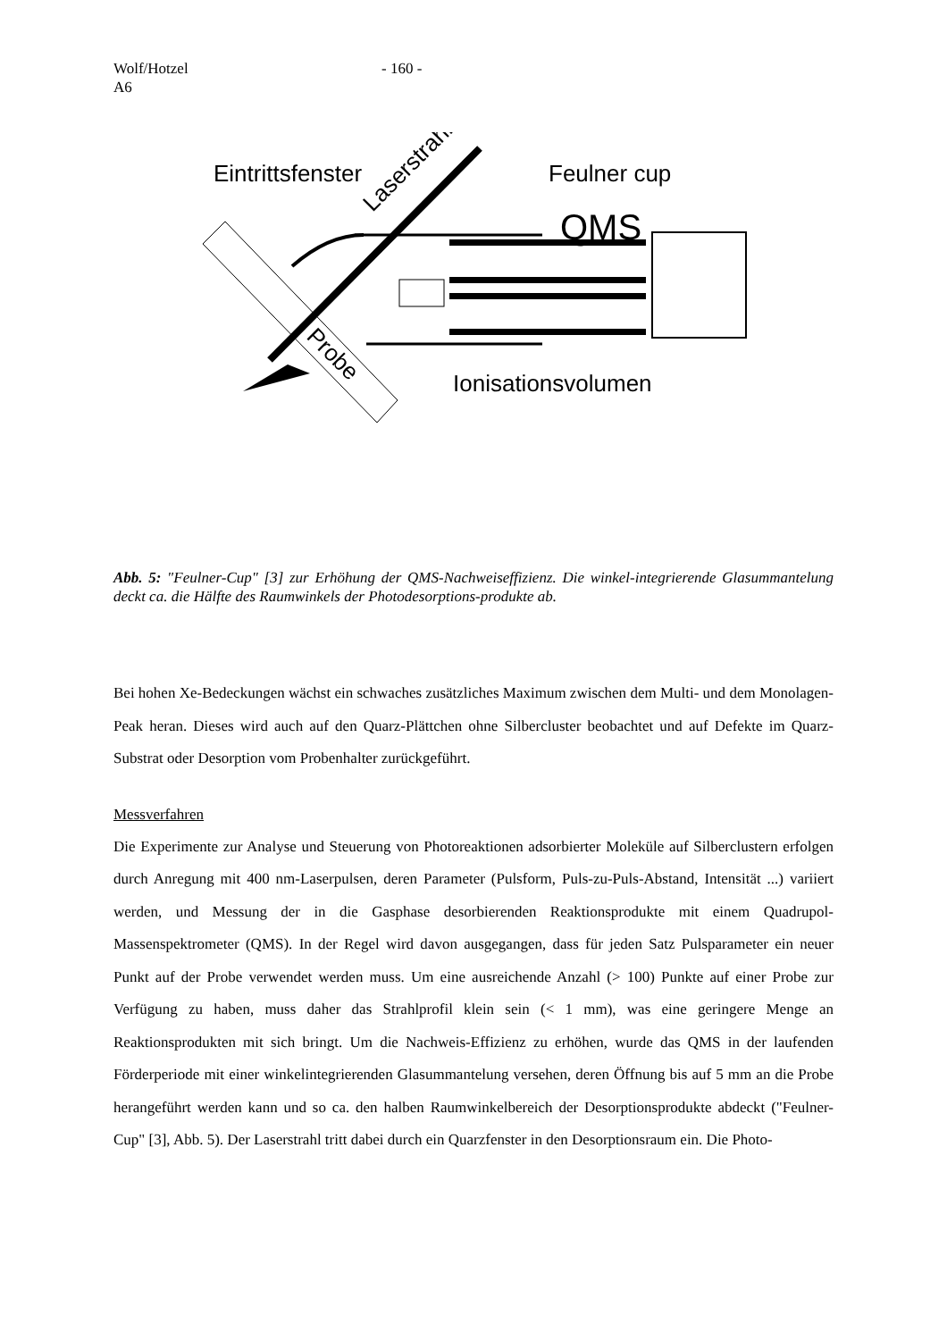Wolf/Hotzel
A6
- 160 -
Eintrittsfenster
Feulner cup
QMS
Ionisationsvolumen
Laserstrahl
Probe
Abb. 5: "Feulner-Cup" [3] zur Erhöhung der QMS-Nachweiseffizienz. Die winkel-integrierende Glasummantelung deckt ca. die Hälfte des Raumwinkels der Photodesorptions-produkte ab.
Bei hohen Xe-Bedeckungen wächst ein schwaches zusätzliches Maximum zwischen dem Multi- und dem Monolagen-Peak heran. Dieses wird auch auf den Quarz-Plättchen ohne Silbercluster beobachtet und auf Defekte im Quarz-Substrat oder Desorption vom Probenhalter zurückgeführt.
Messverfahren
Die Experimente zur Analyse und Steuerung von Photoreaktionen adsorbierter Moleküle auf Silberclustern erfolgen durch Anregung mit 400 nm-Laserpulsen, deren Parameter (Pulsform, Puls-zu-Puls-Abstand, Intensität ...) variiert werden, und Messung der in die Gasphase desorbierenden Reaktionsprodukte mit einem Quadrupol-Massenspektrometer (QMS). In der Regel wird davon ausgegangen, dass für jeden Satz Pulsparameter ein neuer Punkt auf der Probe verwendet werden muss. Um eine ausreichende Anzahl (> 100) Punkte auf einer Probe zur Verfügung zu haben, muss daher das Strahlprofil klein sein (< 1 mm), was eine geringere Menge an Reaktionsprodukten mit sich bringt. Um die Nachweis-Effizienz zu erhöhen, wurde das QMS in der laufenden Förderperiode mit einer winkelintegrierenden Glasummantelung versehen, deren Öffnung bis auf 5 mm an die Probe herangeführt werden kann und so ca. den halben Raumwinkelbereich der Desorptionsprodukte abdeckt ("Feulner-Cup" [3], Abb. 5). Der Laserstrahl tritt dabei durch ein Quarzfenster in den Desorptionsraum ein. Die Photo-